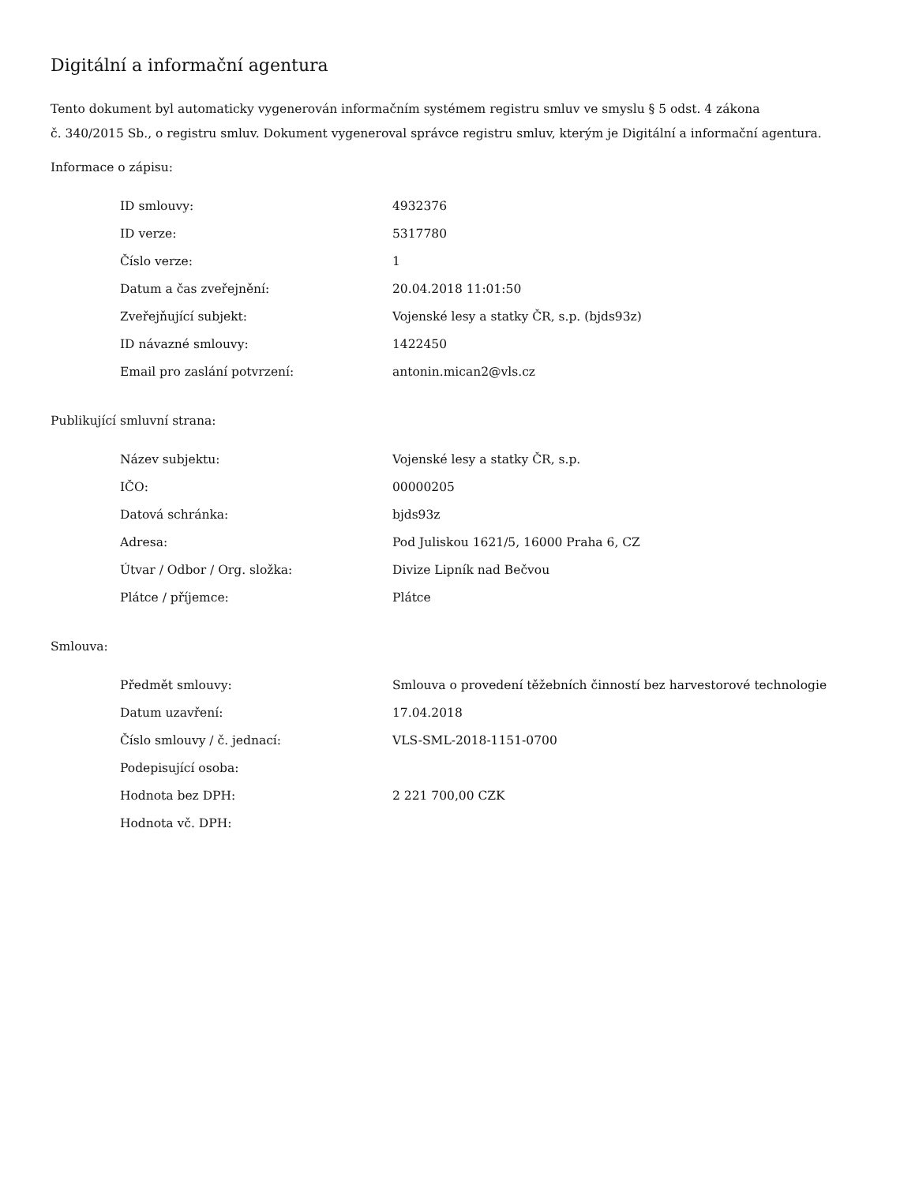Digitální a informační agentura
Tento dokument byl automaticky vygenerován informačním systémem registru smluv ve smyslu § 5 odst. 4 zákona
č. 340/2015 Sb., o registru smluv. Dokument vygeneroval správce registru smluv, kterým je Digitální a informační agentura.
Informace o zápisu:
| ID smlouvy: | 4932376 |
| ID verze: | 5317780 |
| Číslo verze: | 1 |
| Datum a čas zveřejnění: | 20.04.2018 11:01:50 |
| Zveřejňující subjekt: | Vojenské lesy a statky ČR, s.p. (bjds93z) |
| ID návazné smlouvy: | 1422450 |
| Email pro zaslání potvrzení: | antonin.mican2@vls.cz |
Publikující smluvní strana:
| Název subjektu: | Vojenské lesy a statky ČR, s.p. |
| IČO: | 00000205 |
| Datová schránka: | bjds93z |
| Adresa: | Pod Juliskou 1621/5, 16000 Praha 6, CZ |
| Útvar / Odbor / Org. složka: | Divize Lipník nad Bečvou |
| Plátce / příjemce: | Plátce |
Smlouva:
| Předmět smlouvy: | Smlouva o provedení těžebních činností bez harvestorové technologie |
| Datum uzavření: | 17.04.2018 |
| Číslo smlouvy / č. jednací: | VLS-SML-2018-1151-0700 |
| Podepisující osoba: | |
| Hodnota bez DPH: | 2 221 700,00 CZK |
| Hodnota vč. DPH: | |